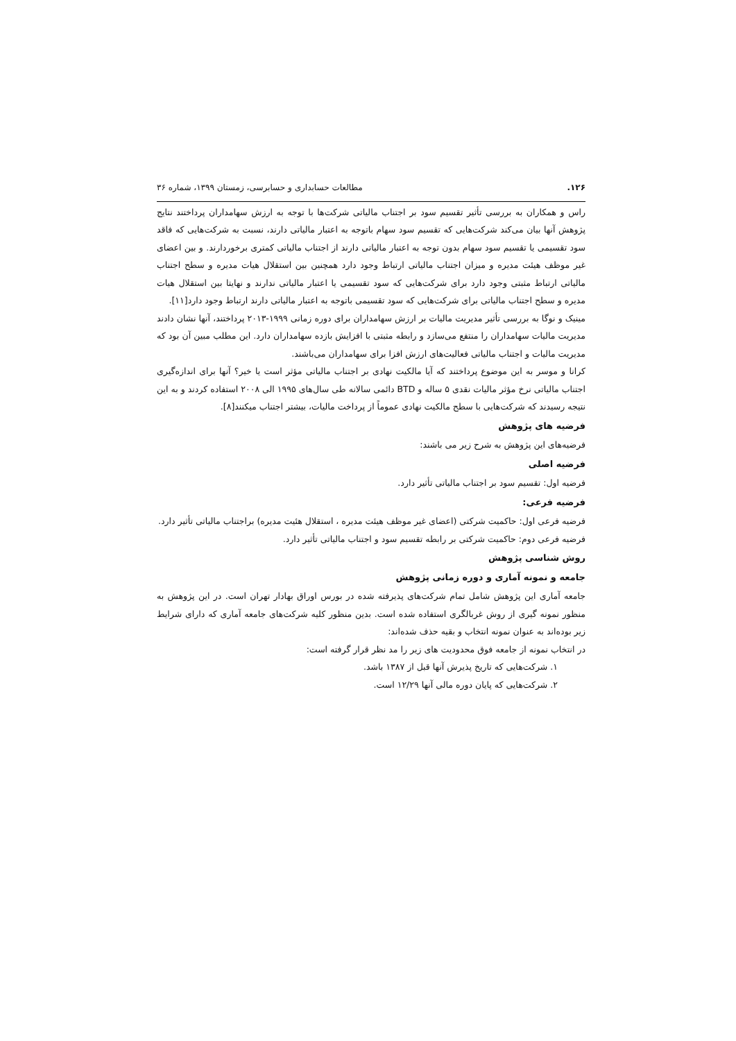۱۲۶. مطالعات حسابداری و حسابرسی، زمستان ۱۳۹۹، شماره ۳۶
راس و همکاران به بررسی تأثیر تقسیم سود بر اجتناب مالیاتی شرکت‌ها با توجه به ارزش سهامداران پرداختند نتایج پژوهش آنها بیان می‌کند شرکت‌هایی که تقسیم سود سهام باتوجه به اعتبار مالیاتی دارند، نسبت به شرکت‌هایی که فاقد سود تقسیمی یا تقسیم سود سهام بدون توجه به اعتبار مالیاتی دارند از اجتناب مالیاتی کمتری برخوردارند. و بین اعضای غیر موظف هیئت مدیره و میزان اجتناب مالیاتی ارتباط وجود دارد همچنین بین استقلال هیات مدیره و سطح اجتناب مالیاتی ارتباط مثبتی وجود دارد برای شرکت‌هایی که سود تقسیمی یا اعتبار مالیاتی ندارند و نهایتا بین استقلال هیات مدیره و سطح اجتناب مالیاتی برای شرکت‌هایی که سود تقسیمی باتوجه به اعتبار مالیاتی دارند ارتباط وجود دارد[۱۱].
مینیک و نوگا به بررسی تأثیر مدیریت مالیات بر ارزش سهامداران برای دوره زمانی ۱۹۹۹-۲۰۱۳ پرداختند، آنها نشان دادند مدیریت مالیات سهامداران را منتفع می‌سازد و رابطه مثبتی با افزایش بازده سهامداران دارد. این مطلب مبین آن بود که مدیریت مالیات و اجتناب مالیاتی فعالیت‌های ارزش افزا برای سهامداران می‌باشند.
کرانا و موسر به این موضوع پرداختند که آیا مالکیت نهادی بر اجتناب مالیاتی مؤثر است یا خیر؟ آنها برای اندازه‌گیری اجتناب مالیاتی نرخ مؤثر مالیات نقدی ۵ ساله و BTD دائمی سالانه طی سال‌های ۱۹۹۵ الی ۲۰۰۸ استفاده کردند و به این نتیجه رسیدند که شرکت‌هایی با سطح مالکیت نهادی عموماً از پرداخت مالیات، بیشتر اجتناب میکنند[۸].
فرضیه های پژوهش
فرضیه‌های این پژوهش به شرح زیر می باشند:
فرضیه اصلی
فرضیه اول: تقسیم سود بر اجتناب مالیاتی تأثیر دارد.
فرضیه فرعی:
فرضیه فرعی اول: حاکمیت شرکتی (اعضای غیر موظف هیئت مدیره ، استقلال هئیت مدیره) براجتناب مالیاتی تأثیر دارد.
فرضیه فرعی دوم: حاکمیت شرکتی بر رابطه تقسیم سود و اجتناب مالیاتی تأثیر دارد.
روش شناسی پژوهش
جامعه و نمونه آماری و دوره زمانی پژوهش
جامعه آماری این پژوهش شامل تمام شرکت‌های پذیرفته شده در بورس اوراق بهادار تهران است. در این پژوهش به منظور نمونه گیری از روش غربالگری استفاده شده است. بدین منظور کلیه شرکت‌های جامعه آماری که دارای شرایط زیر بوده‌اند به عنوان نمونه انتخاب و بقیه حذف شده‌اند:
در انتخاب نمونه از جامعه فوق محدودیت های زیر را مد نظر قرار گرفته است:
۱. شرکت‌هایی که تاریخ پذیرش آنها قبل از ۱۳۸۷ باشد.
۲. شرکت‌هایی که پایان دوره مالی آنها ۱۲/۲۹ است.